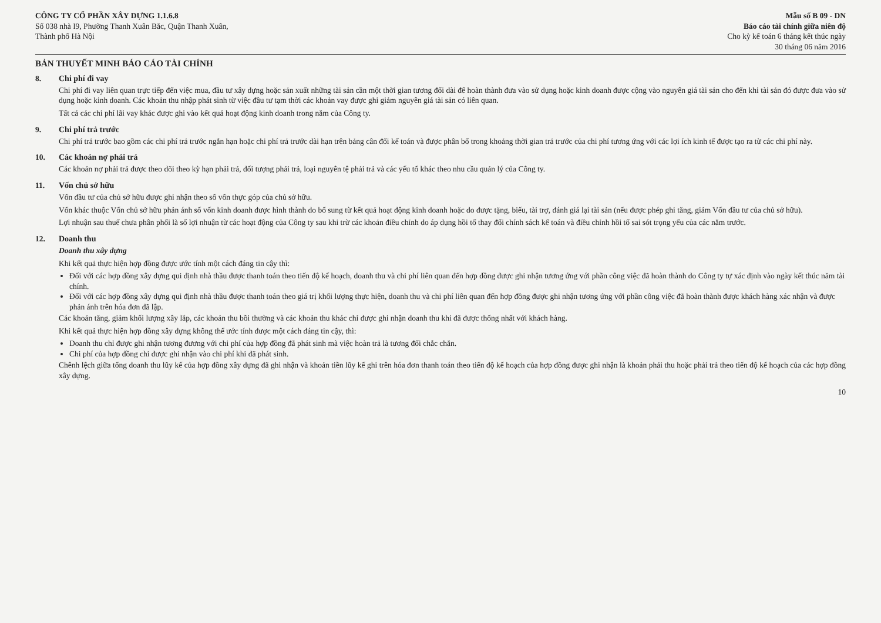CÔNG TY CỔ PHẦN XÂY DỰNG 1.1.6.8
Số 038 nhà I9, Phường Thanh Xuân Bắc, Quận Thanh Xuân,
Thành phố Hà Nội
Mẫu số B 09 - DN
Báo cáo tài chính giữa niên độ
Cho kỳ kế toán 6 tháng kết thúc ngày
30 tháng 06 năm 2016
BẢN THUYẾT MINH BÁO CÁO TÀI CHÍNH
8. Chi phí đi vay
Chi phí đi vay liên quan trực tiếp đến việc mua, đầu tư xây dựng hoặc sản xuất những tài sản cần một thời gian tương đối dài để hoàn thành đưa vào sử dụng hoặc kinh doanh được cộng vào nguyên giá tài sản cho đến khi tài sản đó được đưa vào sử dụng hoặc kinh doanh. Các khoản thu nhập phát sinh từ việc đầu tư tạm thời các khoản vay được ghi giảm nguyên giá tài sản có liên quan.
Tất cả các chi phí lãi vay khác được ghi vào kết quả hoạt động kinh doanh trong năm của Công ty.
9. Chi phí trả trước
Chi phí trả trước bao gồm các chi phí trả trước ngắn hạn hoặc chi phí trả trước dài hạn trên bảng cân đối kế toán và được phân bổ trong khoảng thời gian trả trước của chi phí tương ứng với các lợi ích kinh tế được tạo ra từ các chi phí này.
10. Các khoản nợ phải trả
Các khoản nợ phải trả được theo dõi theo kỳ hạn phải trả, đối tượng phải trả, loại nguyên tệ phải trả và các yếu tố khác theo nhu cầu quản lý của Công ty.
11. Vốn chủ sở hữu
Vốn đầu tư của chủ sở hữu được ghi nhận theo số vốn thực góp của chủ sở hữu.
Vốn khác thuộc Vốn chủ sở hữu phản ánh số vốn kinh doanh được hình thành do bổ sung từ kết quả hoạt động kinh doanh hoặc do được tặng, biếu, tài trợ, đánh giá lại tài sản (nếu được phép ghi tăng, giảm Vốn đầu tư của chủ sở hữu).
Lợi nhuận sau thuế chưa phân phối là số lợi nhuận từ các hoạt động của Công ty sau khi trừ các khoản điều chỉnh do áp dụng hồi tố thay đổi chính sách kế toán và điều chỉnh hồi tố sai sót trọng yếu của các năm trước.
12. Doanh thu
Doanh thu xây dựng
Khi kết quả thực hiện hợp đồng được ước tính một cách đáng tin cậy thì:
Đối với các hợp đồng xây dựng qui định nhà thầu được thanh toán theo tiến độ kế hoạch, doanh thu và chi phí liên quan đến hợp đồng được ghi nhận tương ứng với phần công việc đã hoàn thành do Công ty tự xác định vào ngày kết thúc năm tài chính.
Đối với các hợp đồng xây dựng qui định nhà thầu được thanh toán theo giá trị khối lượng thực hiện, doanh thu và chi phí liên quan đến hợp đồng được ghi nhận tương ứng với phần công việc đã hoàn thành được khách hàng xác nhận và được phản ánh trên hóa đơn đã lập.
Các khoản tăng, giảm khối lượng xây lắp, các khoản thu bồi thường và các khoản thu khác chỉ được ghi nhận doanh thu khi đã được thống nhất với khách hàng.
Khi kết quả thực hiện hợp đồng xây dựng không thể ước tính được một cách đáng tin cậy, thì:
Doanh thu chỉ được ghi nhận tương đương với chi phí của hợp đồng đã phát sinh mà việc hoàn trả là tương đối chắc chắn.
Chi phí của hợp đồng chỉ được ghi nhận vào chi phí khi đã phát sinh.
Chênh lệch giữa tổng doanh thu lũy kế của hợp đồng xây dựng đã ghi nhận và khoản tiền lũy kế ghi trên hóa đơn thanh toán theo tiến độ kế hoạch của hợp đồng được ghi nhận là khoản phải thu hoặc phải trả theo tiến độ kế hoạch của các hợp đồng xây dựng.
10